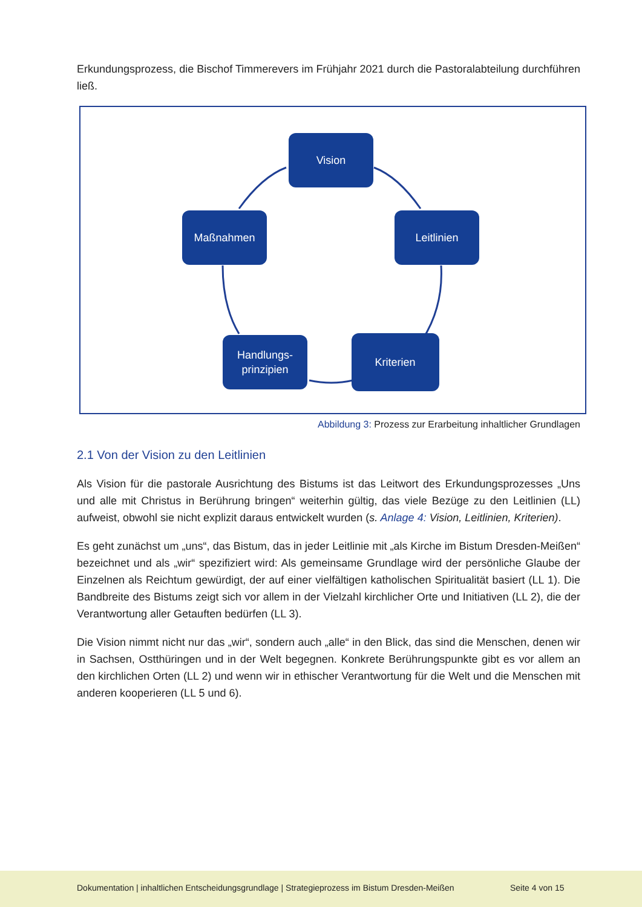Erkundungsprozess, die Bischof Timmerevers im Frühjahr 2021 durch die Pastoralabteilung durchführen ließ.
Vision
Maßnahmen
Leitlinien
Handlungs-
prinzipien
Kriterien
Abbildung 3: Prozess zur Erarbeitung inhaltlicher Grundlagen
2.1 Von der Vision zu den Leitlinien
Als Vision für die pastorale Ausrichtung des Bistums ist das Leitwort des Erkundungsprozesses „Uns und alle mit Christus in Berührung bringen“ weiterhin gültig, das viele Bezüge zu den Leitlinien (LL) aufweist, obwohl sie nicht explizit daraus entwickelt wurden (s. Anlage 4: Vision, Leitlinien, Kriterien).
Es geht zunächst um „uns“, das Bistum, das in jeder Leitlinie mit „als Kirche im Bistum Dresden-Meißen“ bezeichnet und als „wir“ spezifiziert wird: Als gemeinsame Grundlage wird der persönliche Glaube der Einzelnen als Reichtum gewürdigt, der auf einer vielfältigen katholischen Spiritualität basiert (LL 1). Die Bandbreite des Bistums zeigt sich vor allem in der Vielzahl kirchlicher Orte und Initiativen (LL 2), die der Verantwortung aller Getauften bedürfen (LL 3).
Die Vision nimmt nicht nur das „wir“, sondern auch „alle“ in den Blick, das sind die Menschen, denen wir in Sachsen, Ostthüringen und in der Welt begegnen. Konkrete Berührungspunkte gibt es vor allem an den kirchlichen Orten (LL 2) und wenn wir in ethischer Verantwortung für die Welt und die Menschen mit anderen kooperieren (LL 5 und 6).
Dokumentation | inhaltlichen Entscheidungsgrundlage | Strategieprozess im Bistum Dresden-Meißen
Seite 4 von 15